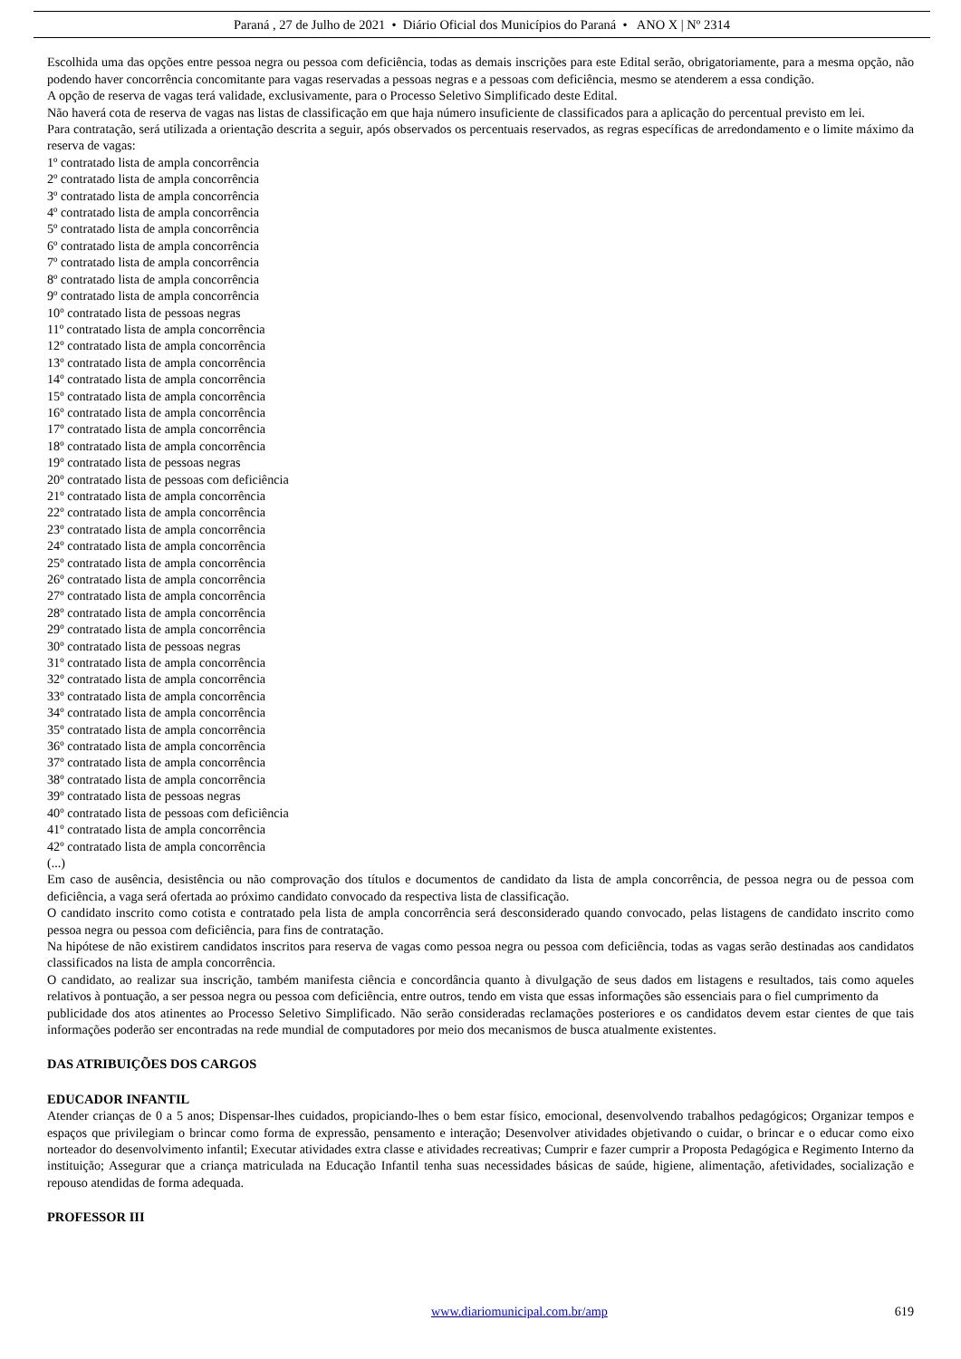Paraná , 27 de Julho de 2021 • Diário Oficial dos Municípios do Paraná • ANO X | Nº 2314
Escolhida uma das opções entre pessoa negra ou pessoa com deficiência, todas as demais inscrições para este Edital serão, obrigatoriamente, para a mesma opção, não podendo haver concorrência concomitante para vagas reservadas a pessoas negras e a pessoas com deficiência, mesmo se atenderem a essa condição.
A opção de reserva de vagas terá validade, exclusivamente, para o Processo Seletivo Simplificado deste Edital.
Não haverá cota de reserva de vagas nas listas de classificação em que haja número insuficiente de classificados para a aplicação do percentual previsto em lei.
Para contratação, será utilizada a orientação descrita a seguir, após observados os percentuais reservados, as regras específicas de arredondamento e o limite máximo da reserva de vagas:
1º contratado lista de ampla concorrência
2º contratado lista de ampla concorrência
3º contratado lista de ampla concorrência
4º contratado lista de ampla concorrência
5º contratado lista de ampla concorrência
6º contratado lista de ampla concorrência
7º contratado lista de ampla concorrência
8º contratado lista de ampla concorrência
9º contratado lista de ampla concorrência
10º contratado lista de pessoas negras
11º contratado lista de ampla concorrência
12º contratado lista de ampla concorrência
13º contratado lista de ampla concorrência
14º contratado lista de ampla concorrência
15º contratado lista de ampla concorrência
16º contratado lista de ampla concorrência
17º contratado lista de ampla concorrência
18º contratado lista de ampla concorrência
19º contratado lista de pessoas negras
20º contratado lista de pessoas com deficiência
21º contratado lista de ampla concorrência
22º contratado lista de ampla concorrência
23º contratado lista de ampla concorrência
24º contratado lista de ampla concorrência
25º contratado lista de ampla concorrência
26º contratado lista de ampla concorrência
27º contratado lista de ampla concorrência
28º contratado lista de ampla concorrência
29º contratado lista de ampla concorrência
30º contratado lista de pessoas negras
31º contratado lista de ampla concorrência
32º contratado lista de ampla concorrência
33º contratado lista de ampla concorrência
34º contratado lista de ampla concorrência
35º contratado lista de ampla concorrência
36º contratado lista de ampla concorrência
37º contratado lista de ampla concorrência
38º contratado lista de ampla concorrência
39º contratado lista de pessoas negras
40º contratado lista de pessoas com deficiência
41º contratado lista de ampla concorrência
42º contratado lista de ampla concorrência
(...)
Em caso de ausência, desistência ou não comprovação dos títulos e documentos de candidato da lista de ampla concorrência, de pessoa negra ou de pessoa com deficiência, a vaga será ofertada ao próximo candidato convocado da respectiva lista de classificação.
O candidato inscrito como cotista e contratado pela lista de ampla concorrência será desconsiderado quando convocado, pelas listagens de candidato inscrito como pessoa negra ou pessoa com deficiência, para fins de contratação.
Na hipótese de não existirem candidatos inscritos para reserva de vagas como pessoa negra ou pessoa com deficiência, todas as vagas serão destinadas aos candidatos classificados na lista de ampla concorrência.
O candidato, ao realizar sua inscrição, também manifesta ciência e concordância quanto à divulgação de seus dados em listagens e resultados, tais como aqueles relativos à pontuação, a ser pessoa negra ou pessoa com deficiência, entre outros, tendo em vista que essas informações são essenciais para o fiel cumprimento da
publicidade dos atos atinentes ao Processo Seletivo Simplificado. Não serão consideradas reclamações posteriores e os candidatos devem estar cientes de que tais informações poderão ser encontradas na rede mundial de computadores por meio dos mecanismos de busca atualmente existentes.
DAS ATRIBUIÇÕES DOS CARGOS
EDUCADOR INFANTIL
Atender crianças de 0 a 5 anos; Dispensar-lhes cuidados, propiciando-lhes o bem estar físico, emocional, desenvolvendo trabalhos pedagógicos; Organizar tempos e espaços que privilegiam o brincar como forma de expressão, pensamento e interação; Desenvolver atividades objetivando o cuidar, o brincar e o educar como eixo norteador do desenvolvimento infantil; Executar atividades extra classe e atividades recreativas; Cumprir e fazer cumprir a Proposta Pedagógica e Regimento Interno da instituição; Assegurar que a criança matriculada na Educação Infantil tenha suas necessidades básicas de saúde, higiene, alimentação, afetividades, socialização e repouso atendidas de forma adequada.
PROFESSOR III
www.diariomunicipal.com.br/amp 619